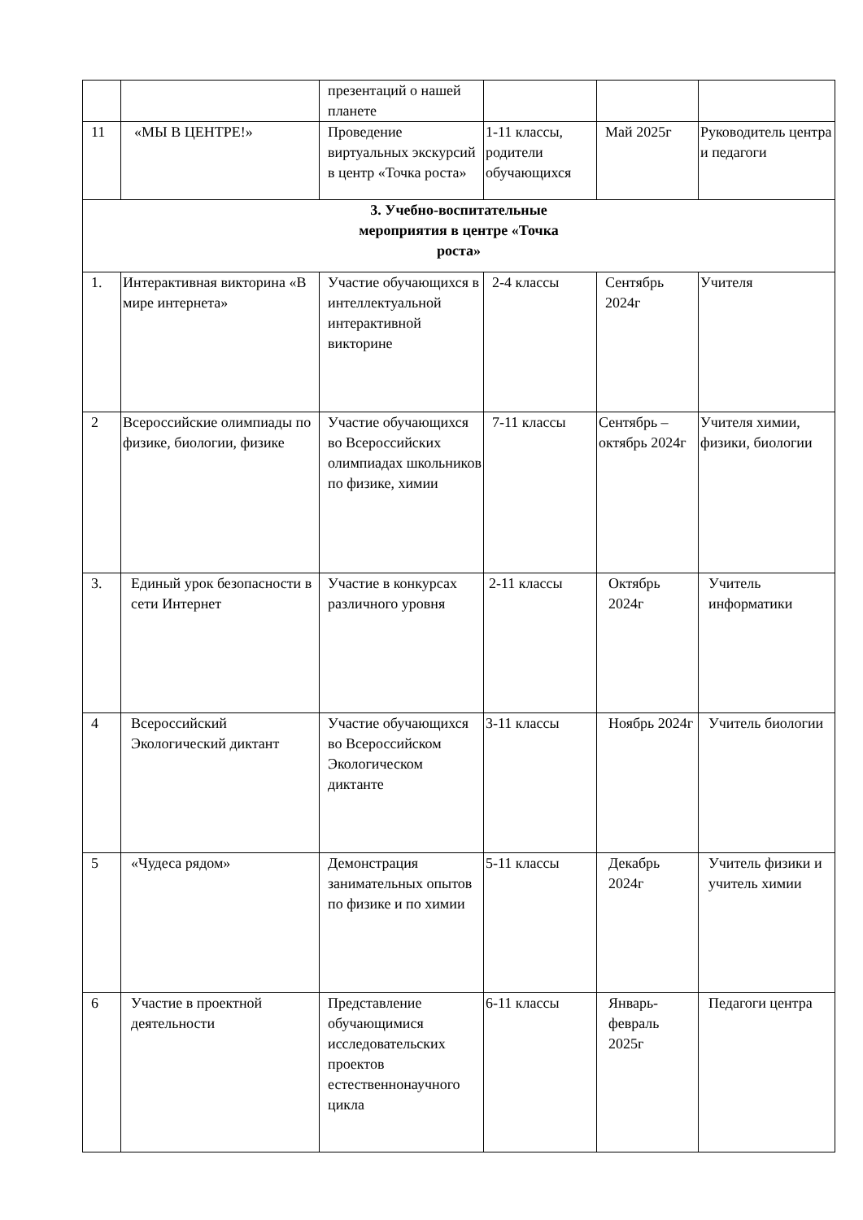| | | презентаций о нашей планете | | | |
| 11 | «МЫ В ЦЕНТРЕ!» | Проведение виртуальных экскурсий в центр «Точка роста» | 1-11 классы, родители обучающихся | Май 2025г | Руководитель центра и педагоги |
| 3. Учебно-воспитательные мероприятия в центре «Точка роста» | | | | | |
| 1. | Интерактивная викторина «В мире интернета» | Участие обучающихся в интеллектуальной интерактивной викторине | 2-4 классы | Сентябрь 2024г | Учителя |
| 2 | Всероссийские олимпиады по физике, биологии, физике | Участие обучающихся во Всероссийских олимпиадах школьников по физике, химии | 7-11 классы | Сентябрь – октябрь 2024г | Учителя химии, физики, биологии |
| 3. | Единый урок безопасности в сети Интернет | Участие в конкурсах различного уровня | 2-11 классы | Октябрь 2024г | Учитель информатики |
| 4 | Всероссийский Экологический диктант | Участие обучающихся во Всероссийском Экологическом диктанте | 3-11 классы | Ноябрь 2024г | Учитель биологии |
| 5 | «Чудеса рядом» | Демонстрация занимательных опытов по физике и по химии | 5-11 классы | Декабрь 2024г | Учитель физики и учитель химии |
| 6 | Участие в проектной деятельности | Представление обучающимися исследовательских проектов естественнонаучного цикла | 6-11 классы | Январь-февраль 2025г | Педагоги центра |